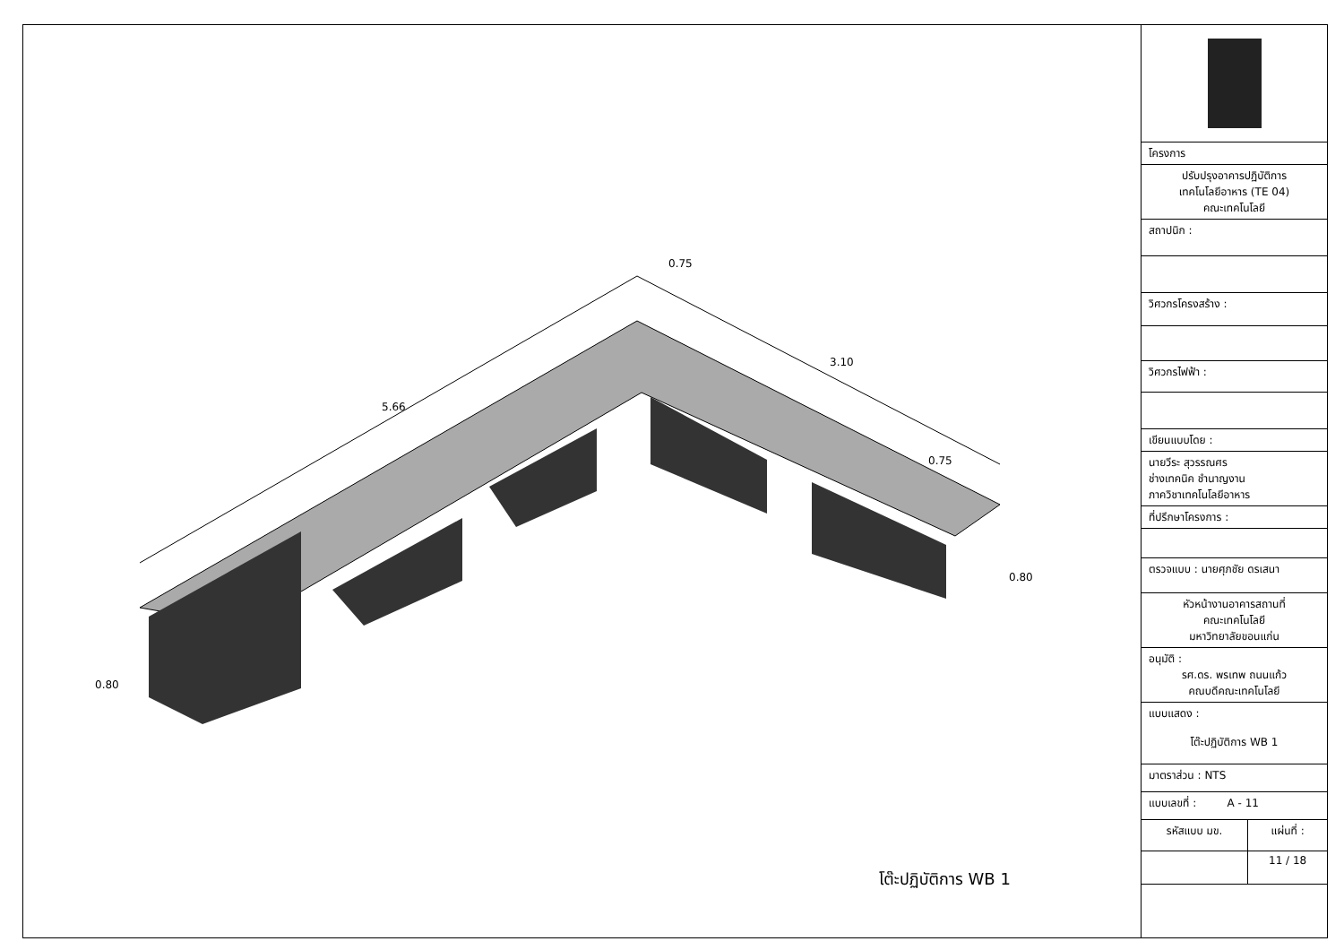5.66
3.10
0.75
0.75
0.80
0.80
โต๊ะปฏิบัติการ WB 1
| โครงการ |
| ปรับปรุงอาคารปฏิบัติการ เทคโนโลยีอาหาร (TE 04) คณะเทคโนโลยี |
| สถาปนิก : |
| วิศวกรโครงสร้าง : |
| วิศวกรไฟฟ้า : |
| เขียนแบบโดย : |
| นายวีระ สุวรรณศร ช่างเทคนิค ชำนาญงาน ภาควิชาเทคโนโลยีอาหาร |
| ที่ปรึกษาโครงการ : |
| ตรวจแบบ : นายศุภชัย ดรเสนา |
| หัวหน้างานอาคารสถานที่ คณะเทคโนโลยี มหาวิทยาลัยขอนแก่น |
| อนุมัติ : รศ.ดร. พรเทพ ถนนแก้ว คณบดีคณะเทคโนโลยี |
| แบบแสดง : โต๊ะปฏิบัติการ WB 1 |
| มาตราส่วน : NTS |
| แบบเลขที่ : A - 11 |
| รหัสแบบ มข. | แผ่นที่ : |
| | 11 / 18 |